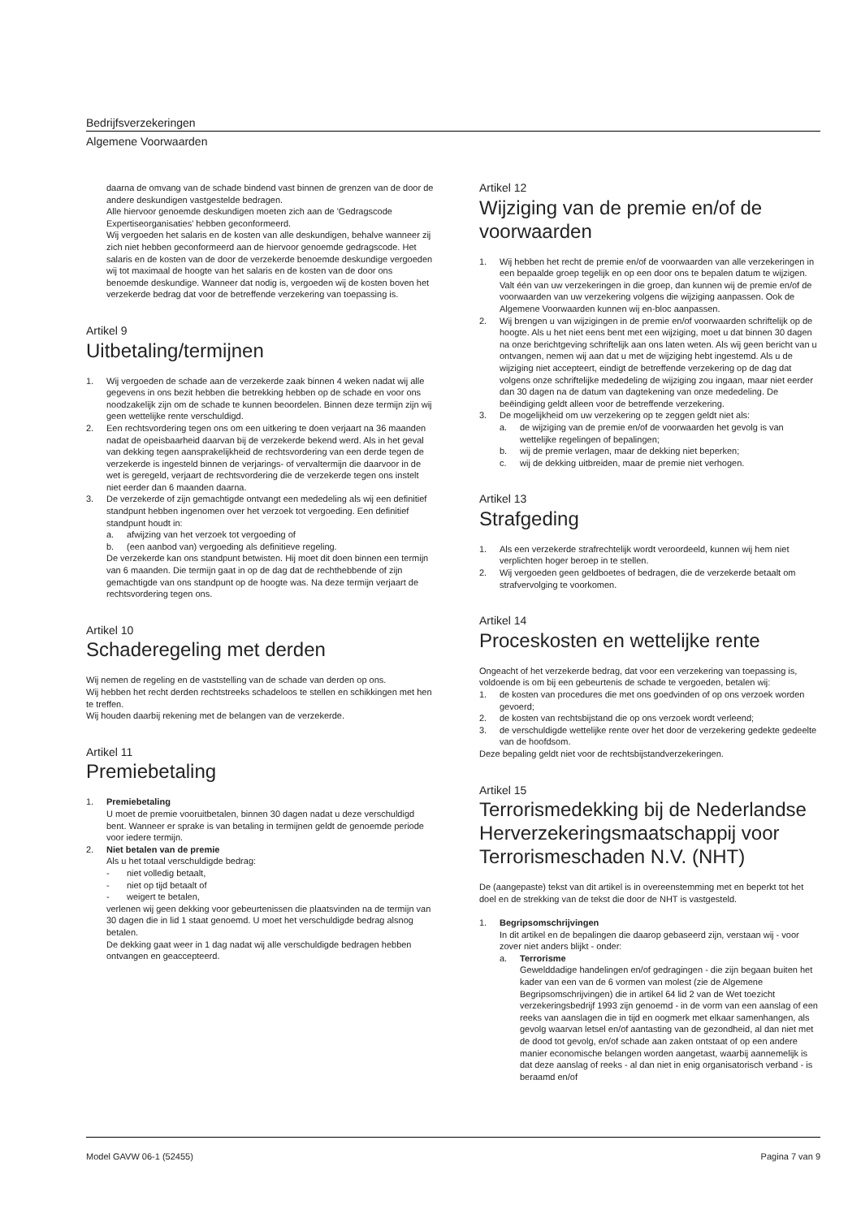Bedrijfsverzekeringen
Algemene Voorwaarden
daarna de omvang van de schade bindend vast binnen de grenzen van de door de andere deskundigen vastgestelde bedragen.
Alle hiervoor genoemde deskundigen moeten zich aan de 'Gedragscode Expertiseorganisaties' hebben geconformeerd.
Wij vergoeden het salaris en de kosten van alle deskundigen, behalve wanneer zij zich niet hebben geconformeerd aan de hiervoor genoemde gedragscode. Het salaris en de kosten van de door de verzekerde benoemde deskundige vergoeden wij tot maximaal de hoogte van het salaris en de kosten van de door ons benoemde deskundige. Wanneer dat nodig is, vergoeden wij de kosten boven het verzekerde bedrag dat voor de betreffende verzekering van toepassing is.
Artikel 9
Uitbetaling/termijnen
1. Wij vergoeden de schade aan de verzekerde zaak binnen 4 weken nadat wij alle gegevens in ons bezit hebben die betrekking hebben op de schade en voor ons noodzakelijk zijn om de schade te kunnen beoordelen. Binnen deze termijn zijn wij geen wettelijke rente verschuldigd.
2. Een rechtsvordering tegen ons om een uitkering te doen verjaart na 36 maanden nadat de opeisbaarheid daarvan bij de verzekerde bekend werd. Als in het geval van dekking tegen aansprakelijkheid de rechtsvordering van een derde tegen de verzekerde is ingesteld binnen de verjarings- of vervaltermijn die daarvoor in de wet is geregeld, verjaart de rechtsvordering die de verzekerde tegen ons instelt niet eerder dan 6 maanden daarna.
3. De verzekerde of zijn gemachtigde ontvangt een mededeling als wij een definitief standpunt hebben ingenomen over het verzoek tot vergoeding. Een definitief standpunt houdt in:
a. afwijzing van het verzoek tot vergoeding of
b. (een aanbod van) vergoeding als definitieve regeling.
De verzekerde kan ons standpunt betwisten. Hij moet dit doen binnen een termijn van 6 maanden. Die termijn gaat in op de dag dat de rechthebbende of zijn gemachtigde van ons standpunt op de hoogte was. Na deze termijn verjaart de rechtsvordering tegen ons.
Artikel 10
Schaderegeling met derden
Wij nemen de regeling en de vaststelling van de schade van derden op ons.
Wij hebben het recht derden rechtstreeks schadeloos te stellen en schikkingen met hen te treffen.
Wij houden daarbij rekening met de belangen van de verzekerde.
Artikel 11
Premiebetaling
1. Premiebetaling
U moet de premie vooruitbetalen, binnen 30 dagen nadat u deze verschuldigd bent. Wanneer er sprake is van betaling in termijnen geldt de genoemde periode voor iedere termijn.
2. Niet betalen van de premie
Als u het totaal verschuldigde bedrag:
- niet volledig betaalt,
- niet op tijd betaalt of
- weigert te betalen,
verlenen wij geen dekking voor gebeurtenissen die plaatsvinden na de termijn van 30 dagen die in lid 1 staat genoemd. U moet het verschuldigde bedrag alsnog betalen.
De dekking gaat weer in 1 dag nadat wij alle verschuldigde bedragen hebben ontvangen en geaccepteerd.
Artikel 12
Wijziging van de premie en/of de voorwaarden
1. Wij hebben het recht de premie en/of de voorwaarden van alle verzekeringen in een bepaalde groep tegelijk en op een door ons te bepalen datum te wijzigen. Valt één van uw verzekeringen in die groep, dan kunnen wij de premie en/of de voorwaarden van uw verzekering volgens die wijziging aanpassen. Ook de Algemene Voorwaarden kunnen wij en-bloc aanpassen.
2. Wij brengen u van wijzigingen in de premie en/of voorwaarden schriftelijk op de hoogte. Als u het niet eens bent met een wijziging, moet u dat binnen 30 dagen na onze berichtgeving schriftelijk aan ons laten weten. Als wij geen bericht van u ontvangen, nemen wij aan dat u met de wijziging hebt ingestemd. Als u de wijziging niet accepteert, eindigt de betreffende verzekering op de dag dat volgens onze schriftelijke mededeling de wijziging zou ingaan, maar niet eerder dan 30 dagen na de datum van dagtekening van onze mededeling. De beëindiging geldt alleen voor de betreffende verzekering.
3. De mogelijkheid om uw verzekering op te zeggen geldt niet als:
a. de wijziging van de premie en/of de voorwaarden het gevolg is van wettelijke regelingen of bepalingen;
b. wij de premie verlagen, maar de dekking niet beperken;
c. wij de dekking uitbreiden, maar de premie niet verhogen.
Artikel 13
Strafgeding
1. Als een verzekerde strafrechtelijk wordt veroordeeld, kunnen wij hem niet verplichten hoger beroep in te stellen.
2. Wij vergoeden geen geldboetes of bedragen, die de verzekerde betaalt om strafvervolging te voorkomen.
Artikel 14
Proceskosten en wettelijke rente
Ongeacht of het verzekerde bedrag, dat voor een verzekering van toepassing is, voldoende is om bij een gebeurtenis de schade te vergoeden, betalen wij:
1. de kosten van procedures die met ons goedvinden of op ons verzoek worden gevoerd;
2. de kosten van rechtsbijstand die op ons verzoek wordt verleend;
3. de verschuldigde wettelijke rente over het door de verzekering gedekte gedeelte van de hoofdsom.
Deze bepaling geldt niet voor de rechtsbijstandverzekeringen.
Artikel 15
Terrorismedekking bij de Nederlandse Herverzekeringsmaatschappij voor Terrorismeschaden N.V. (NHT)
De (aangepaste) tekst van dit artikel is in overeenstemming met en beperkt tot het doel en de strekking van de tekst die door de NHT is vastgesteld.
1. Begripsomschrijvingen
In dit artikel en de bepalingen die daarop gebaseerd zijn, verstaan wij - voor zover niet anders blijkt - onder:
a. Terrorisme
Gewelddadige handelingen en/of gedragingen - die zijn begaan buiten het kader van een van de 6 vormen van molest (zie de Algemene Begripsomschrijvingen) die in artikel 64 lid 2 van de Wet toezicht verzekeringsbedrijf 1993 zijn genoemd - in de vorm van een aanslag of een reeks van aanslagen die in tijd en oogmerk met elkaar samenhangen, als gevolg waarvan letsel en/of aantasting van de gezondheid, al dan niet met de dood tot gevolg, en/of schade aan zaken ontstaat of op een andere manier economische belangen worden aangetast, waarbij aannemelijk is dat deze aanslag of reeks - al dan niet in enig organisatorisch verband - is beraamd en/of
Model GAVW 06-1 (52455) Pagina 7 van 9